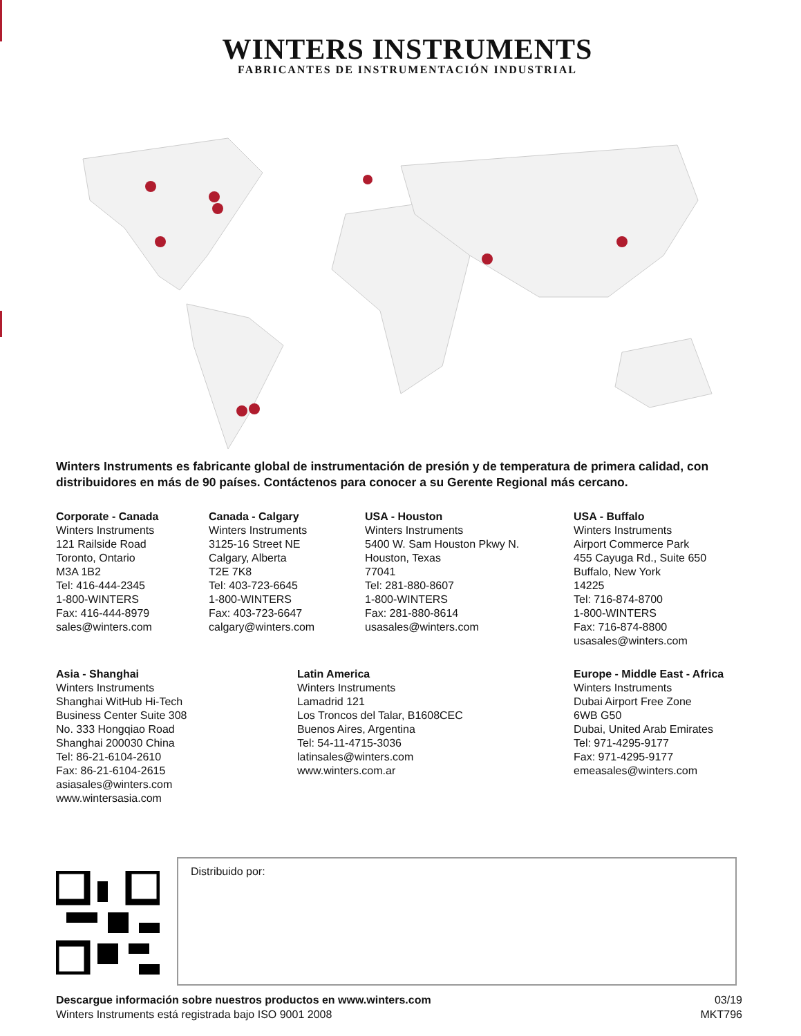WINTERS INSTRUMENTS
FABRICANTES DE INSTRUMENTACIÓN INDUSTRIAL
Winters Instruments es fabricante global de instrumentación de presión y de temperatura de primera calidad, con distribuidores en más de 90 países. Contáctenos para conocer a su Gerente Regional más cercano.
Corporate - Canada
Winters Instruments
121 Railside Road
Toronto, Ontario
M3A 1B2
Tel: 416-444-2345
1-800-WINTERS
Fax: 416-444-8979
sales@winters.com
Canada - Calgary
Winters Instruments
3125-16 Street NE
Calgary, Alberta
T2E 7K8
Tel: 403-723-6645
1-800-WINTERS
Fax: 403-723-6647
calgary@winters.com
USA - Houston
Winters Instruments
5400 W. Sam Houston Pkwy N.
Houston, Texas
77041
Tel: 281-880-8607
1-800-WINTERS
Fax: 281-880-8614
usasales@winters.com
USA - Buffalo
Winters Instruments
Airport Commerce Park
455 Cayuga Rd., Suite 650
Buffalo, New York
14225
Tel: 716-874-8700
1-800-WINTERS
Fax: 716-874-8800
usasales@winters.com
Asia - Shanghai
Winters Instruments
Shanghai WitHub Hi-Tech
Business Center Suite 308
No. 333 Hongqiao Road
Shanghai 200030 China
Tel: 86-21-6104-2610
Fax: 86-21-6104-2615
asiasales@winters.com
www.wintersasia.com
Latin America
Winters Instruments
Lamadrid 121
Los Troncos del Talar, B1608CEC
Buenos Aires, Argentina
Tel: 54-11-4715-3036
latinsales@winters.com
www.winters.com.ar
Europe - Middle East - Africa
Winters Instruments
Dubai Airport Free Zone
6WB G50
Dubai, United Arab Emirates
Tel: 971-4295-9177
Fax: 971-4295-9177
emeasales@winters.com
Distribuido por:
Descargue información sobre nuestros productos en www.winters.com
Winters Instruments está registrada bajo ISO 9001 2008
03/19
MKT796